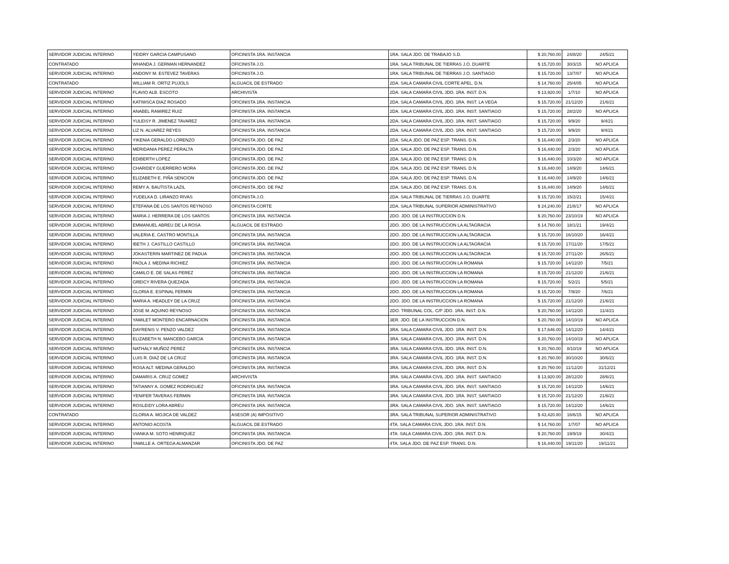| SERVIDOR JUDICIAL INTERINO | YEIDRY GARCIA CAMPUSANO | OFICINISTA 1RA. INSTANCIA | 1RA. SALA JDO. DE TRABAJO S.D. | $ 20,760.00 | 24/8/20 | 24/5/21 |
| CONTRATADO | WHANDA J. GERMAN HERNANDEZ | OFICINISTA J.O. | 1RA. SALA TRIBUNAL DE TIERRAS J.O. DUARTE | $ 15,720.00 | 30/3/15 | NO APLICA |
| SERVIDOR JUDICIAL INTERINO | ANDONY M. ESTEVEZ TAVERAS | OFICINISTA J.O. | 1RA. SALA TRIBUNAL DE TIERRAS J.O. SANTIAGO | $ 15,720.00 | 13/7/07 | NO APLICA |
| CONTRATADO | WILLIAM R. ORTIZ PUJOLS | ALGUACIL DE ESTRADO | 2DA. SALA CAMARA CIVIL CORTE APEL. D.N. | $ 14,760.00 | 25/4/05 | NO APLICA |
| SERVIDOR JUDICIAL INTERINO | FLAVIO ALB. ESCOTO | ARCHIVISTA | 2DA. SALA CAMARA CIVIL JDO. 1RA. INST. D.N. | $ 13,920.00 | 1/7/10 | NO APLICA |
| SERVIDOR JUDICIAL INTERINO | KATIWSCA DIAZ ROSADO | OFICINISTA 1RA. INSTANCIA | 2DA. SALA CAMARA CIVIL JDO. 1RA. INST. LA VEGA | $ 15,720.00 | 21/12/20 | 21/6/21 |
| SERVIDOR JUDICIAL INTERINO | ANABEL RAMIREZ RUIZ | OFICINISTA 1RA. INSTANCIA | 2DA. SALA CAMARA CIVIL JDO. 1RA. INST. SANTIAGO | $ 15,720.00 | 28/2/20 | NO APLICA |
| SERVIDOR JUDICIAL INTERINO | YULEISY R. JIMENEZ TAVAREZ | OFICINISTA 1RA. INSTANCIA | 2DA. SALA CAMARA CIVIL JDO. 1RA. INST. SANTIAGO | $ 15,720.00 | 9/9/20 | 9/4/21 |
| SERVIDOR JUDICIAL INTERINO | LIZ N. ALVAREZ REYES | OFICINISTA 1RA. INSTANCIA | 2DA. SALA CAMARA CIVIL JDO. 1RA. INST. SANTIAGO | $ 15,720.00 | 9/9/20 | 9/4/21 |
| SERVIDOR JUDICIAL INTERINO | YIKENIA GERALDO LORENZO | OFICINISTA JDO. DE PAZ | 2DA. SALA JDO. DE PAZ ESP. TRANS. D.N. | $ 16,440.00 | 2/3/20 | NO APLICA |
| SERVIDOR JUDICIAL INTERINO | MERIDANIA PEREZ PERALTA | OFICINISTA JDO. DE PAZ | 2DA. SALA JDO. DE PAZ ESP. TRANS. D.N. | $ 16,440.00 | 2/3/20 | NO APLICA |
| SERVIDOR JUDICIAL INTERINO | EDIBERTH LOPEZ | OFICINISTA JDO. DE PAZ | 2DA. SALA JDO. DE PAZ ESP. TRANS. D.N. | $ 16,440.00 | 10/3/20 | NO APLICA |
| SERVIDOR JUDICIAL INTERINO | CHARIDEY GUERRERO MORA | OFICINISTA JDO. DE PAZ | 2DA. SALA JDO. DE PAZ ESP. TRANS. D.N. | $ 16,440.00 | 14/9/20 | 14/6/21 |
| SERVIDOR JUDICIAL INTERINO | ELIZABETH E. PIÑA SENCION | OFICINISTA JDO. DE PAZ | 2DA. SALA JDO. DE PAZ ESP. TRANS. D.N. | $ 16,440.00 | 14/9/20 | 14/6/21 |
| SERVIDOR JUDICIAL INTERINO | REMY A. BAUTISTA LAZIL | OFICINISTA JDO. DE PAZ | 2DA. SALA JDO. DE PAZ ESP. TRANS. D.N. | $ 16,440.00 | 14/9/20 | 14/6/21 |
| SERVIDOR JUDICIAL INTERINO | YUDELKA D. LIRANZO RIVAS | OFICINISTA J.O. | 2DA. SALA TRIBUNAL DE TIERRAS J.O. DUARTE | $ 15,720.00 | 15/2/21 | 15/4/21 |
| SERVIDOR JUDICIAL INTERINO | ETEFANA DE LOS SANTOS REYNOSO | OFICINISTA CORTE | 2DA. SALA TRIBUNAL SUPERIOR ADMINISTRATIVO | $ 24,240.00 | 21/8/17 | NO APLICA |
| SERVIDOR JUDICIAL INTERINO | MARIA J. HERRERA DE LOS SANTOS | OFICINISTA 1RA. INSTANCIA | 2DO. JDO. DE LA INSTRUCCION D.N. | $ 20,760.00 | 23/10/19 | NO APLICA |
| SERVIDOR JUDICIAL INTERINO | EMMANUEL ABREU DE LA ROSA | ALGUACIL DE ESTRADO | 2DO. JDO. DE LA INSTRUCCION LA ALTAGRACIA | $ 14,760.00 | 18/1/21 | 19/4/21 |
| SERVIDOR JUDICIAL INTERINO | VALERIA E. CASTRO MONTILLA | OFICINISTA 1RA. INSTANCIA | 2DO. JDO. DE LA INSTRUCCION LA ALTAGRACIA | $ 15,720.00 | 16/10/20 | 16/4/21 |
| SERVIDOR JUDICIAL INTERINO | IBETH J. CASTILLO CASTILLO | OFICINISTA 1RA. INSTANCIA | 2DO. JDO. DE LA INSTRUCCION LA ALTAGRACIA | $ 15,720.00 | 17/11/20 | 17/5/21 |
| SERVIDOR JUDICIAL INTERINO | JOKASTERIN MARTINEZ DE PADUA | OFICINISTA 1RA. INSTANCIA | 2DO. JDO. DE LA INSTRUCCION LA ALTAGRACIA | $ 15,720.00 | 27/11/20 | 26/5/21 |
| SERVIDOR JUDICIAL INTERINO | PAOLA J. MEDINA RICHIEZ | OFICINISTA 1RA. INSTANCIA | 2DO. JDO. DE LA INSTRUCCION LA ROMANA | $ 15,720.00 | 14/12/20 | 7/5/21 |
| SERVIDOR JUDICIAL INTERINO | CAMILO E. DE SALAS PEREZ | OFICINISTA 1RA. INSTANCIA | 2DO. JDO. DE LA INSTRUCCION LA ROMANA | $ 15,720.00 | 21/12/20 | 21/6/21 |
| SERVIDOR JUDICIAL INTERINO | GREICY RIVERA QUEZADA | OFICINISTA 1RA. INSTANCIA | 2DO. JDO. DE LA INSTRUCCION LA ROMANA | $ 15,720.00 | 5/2/21 | 5/5/21 |
| SERVIDOR JUDICIAL INTERINO | GLORIA E. ESPINAL FERMIN | OFICINISTA 1RA. INSTANCIA | 2DO. JDO. DE LA INSTRUCCION LA ROMANA | $ 15,720.00 | 7/9/20 | 7/6/21 |
| SERVIDOR JUDICIAL INTERINO | MARIA A. HEADLEY DE LA CRUZ | OFICINISTA 1RA. INSTANCIA | 2DO. JDO. DE LA INSTRUCCION LA ROMANA | $ 15,720.00 | 21/12/20 | 21/6/21 |
| SERVIDOR JUDICIAL INTERINO | JOSE M. AQUINO REYNOSO | OFICINISTA 1RA. INSTANCIA | 2DO. TRIBUNAL COL. C/P JDO. 1RA. INST. D.N. | $ 20,760.00 | 14/12/20 | 11/4/21 |
| SERVIDOR JUDICIAL INTERINO | YAMILET MONTERO ENCARNACION | OFICINISTA 1RA. INSTANCIA | 3ER. JDO. DE LA INSTRUCCION D.N. | $ 20,760.00 | 14/10/19 | NO APLICA |
| SERVIDOR JUDICIAL INTERINO | DAYRENIS V. PENZO VALDEZ | OFICINISTA 1RA. INSTANCIA | 3RA. SALA CAMARA CIVIL JDO. 1RA. INST. D.N. | $ 17,646.00 | 14/12/20 | 14/4/21 |
| SERVIDOR JUDICIAL INTERINO | ELIZABETH N. MANCEBO GARCIA | OFICINISTA 1RA. INSTANCIA | 3RA. SALA CAMARA CIVIL JDO. 1RA. INST. D.N. | $ 20,760.00 | 14/10/19 | NO APLICA |
| SERVIDOR JUDICIAL INTERINO | NATHALY MUÑOZ PEREZ | OFICINISTA 1RA. INSTANCIA | 3RA. SALA CAMARA CIVIL JDO. 1RA. INST. D.N. | $ 20,760.00 | 8/10/19 | NO APLICA |
| SERVIDOR JUDICIAL INTERINO | LUIS R. DIAZ DE LA CRUZ | OFICINISTA 1RA. INSTANCIA | 3RA. SALA CAMARA CIVIL JDO. 1RA. INST. D.N. | $ 20,760.00 | 30/10/20 | 30/6/21 |
| SERVIDOR JUDICIAL INTERINO | ROSA ALT. MEDINA GERALDO | OFICINISTA 1RA. INSTANCIA | 3RA. SALA CAMARA CIVIL JDO. 1RA. INST. D.N. | $ 20,760.00 | 11/12/20 | 31/12/21 |
| SERVIDOR JUDICIAL INTERINO | DAMARIS A. CRUZ GOMEZ | ARCHIVISTA | 3RA. SALA CAMARA CIVIL JDO. 1RA. INST. SANTIAGO | $ 13,920.00 | 28/12/20 | 28/6/21 |
| SERVIDOR JUDICIAL INTERINO | TATIANNY A. GOMEZ RODRIGUEZ | OFICINISTA 1RA. INSTANCIA | 3RA. SALA CAMARA CIVIL JDO. 1RA. INST. SANTIAGO | $ 15,720.00 | 14/12/20 | 14/6/21 |
| SERVIDOR JUDICIAL INTERINO | YENIFER TAVERAS FERMIN | OFICINISTA 1RA. INSTANCIA | 3RA. SALA CAMARA CIVIL JDO. 1RA. INST. SANTIAGO | $ 15,720.00 | 21/12/20 | 21/6/21 |
| SERVIDOR JUDICIAL INTERINO | ROSLEIDY LORA ABREU | OFICINISTA 1RA. INSTANCIA | 3RA. SALA CAMARA CIVIL JDO. 1RA. INST. SANTIAGO | $ 15,720.00 | 14/12/20 | 14/6/21 |
| CONTRATADO | GLORIA A. MOJICA DE VALDEZ | ASESOR (A) IMPOSITIVO | 3RA. SALA TRIBUNAL SUPERIOR ADMINISTRATIVO | $ 43,420.80 | 16/6/15 | NO APLICA |
| SERVIDOR JUDICIAL INTERINO | ANTONIO ACOSTA | ALGUACIL DE ESTRADO | 4TA. SALA CAMARA CIVIL JDO. 1RA. INST. D.N. | $ 14,760.00 | 1/7/07 | NO APLICA |
| SERVIDOR JUDICIAL INTERINO | VIANKA M. SOTO HENRIQUEZ | OFICINISTA 1RA. INSTANCIA | 4TA. SALA CAMARA CIVIL JDO. 1RA. INST. D.N. | $ 20,760.00 | 19/9/19 | 30/4/21 |
| SERVIDOR JUDICIAL INTERINO | YAMILLE A. ORTEGA ALMANZAR | OFICINISTA JDO. DE PAZ | 4TA. SALA JDO. DE PAZ ESP. TRANS. D.N. | $ 16,440.00 | 19/11/20 | 19/11/21 |